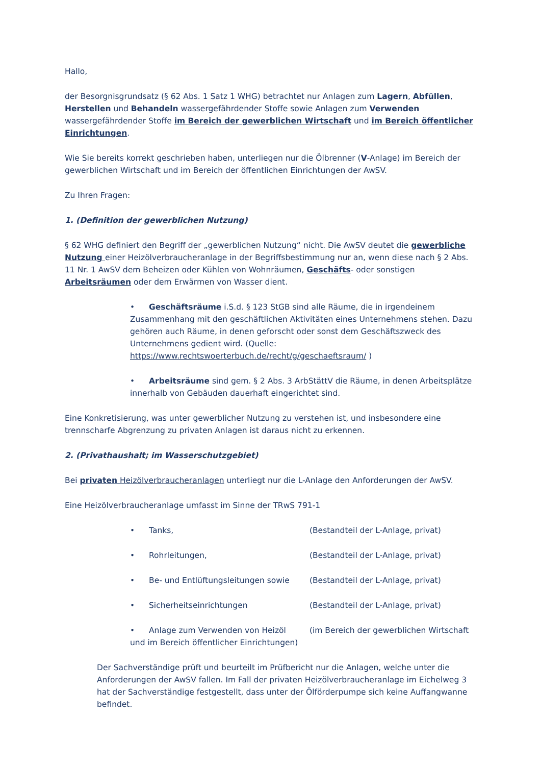Hallo,
der Besorgnisgrundsatz (§ 62 Abs. 1 Satz 1 WHG) betrachtet nur Anlagen zum Lagern, Abfüllen, Herstellen und Behandeln wassergefährdender Stoffe sowie Anlagen zum Verwenden wassergefährdender Stoffe im Bereich der gewerblichen Wirtschaft und im Bereich öffentlicher Einrichtungen.
Wie Sie bereits korrekt geschrieben haben, unterliegen nur die Ölbrenner (V-Anlage) im Bereich der gewerblichen Wirtschaft und im Bereich der öffentlichen Einrichtungen der AwSV.
Zu Ihren Fragen:
1. (Definition der gewerblichen Nutzung)
§ 62 WHG definiert den Begriff der „gewerblichen Nutzung“ nicht. Die AwSV deutet die gewerbliche Nutzung einer Heizölverbraucheranlage in der Begriffsbestimmung nur an, wenn diese nach § 2 Abs. 11 Nr. 1 AwSV dem Beheizen oder Kühlen von Wohnräumen, Geschäfts- oder sonstigen Arbeitsräumen oder dem Erwärmen von Wasser dient.
• Geschäftsräume i.S.d. § 123 StGB sind alle Räume, die in irgendeinem Zusammenhang mit den geschäftlichen Aktivitäten eines Unternehmens stehen. Dazu gehören auch Räume, in denen geforscht oder sonst dem Geschäftszweck des Unternehmens gedient wird. (Quelle: https://www.rechtswoerterbuch.de/recht/g/geschaeftsraum/ )
• Arbeitsräume sind gem. § 2 Abs. 3 ArbStättV die Räume, in denen Arbeitsplätze innerhalb von Gebäuden dauerhaft eingerichtet sind.
Eine Konkretisierung, was unter gewerblicher Nutzung zu verstehen ist, und insbesondere eine trennscharfe Abgrenzung zu privaten Anlagen ist daraus nicht zu erkennen.
2. (Privathaushalt; im Wasserschutzgebiet)
Bei privaten Heizölverbraucheranlagen unterliegt nur die L-Anlage den Anforderungen der AwSV.
Eine Heizölverbraucheranlage umfasst im Sinne der TRwS 791-1
• Tanks, (Bestandteil der L-Anlage, privat)
• Rohrleitungen, (Bestandteil der L-Anlage, privat)
• Be- und Entlüftungsleitungen sowie (Bestandteil der L-Anlage, privat)
• Sicherheitseinrichtungen (Bestandteil der L-Anlage, privat)
• Anlage zum Verwenden von Heizöl (im Bereich der gewerblichen Wirtschaft und im Bereich öffentlicher Einrichtungen)
Der Sachverständige prüft und beurteilt im Prüfbericht nur die Anlagen, welche unter die Anforderungen der AwSV fallen. Im Fall der privaten Heizölverbraucheranlage im Eichelweg 3 hat der Sachverständige festgestellt, dass unter der Ölförderpumpe sich keine Auffangwanne befindet.